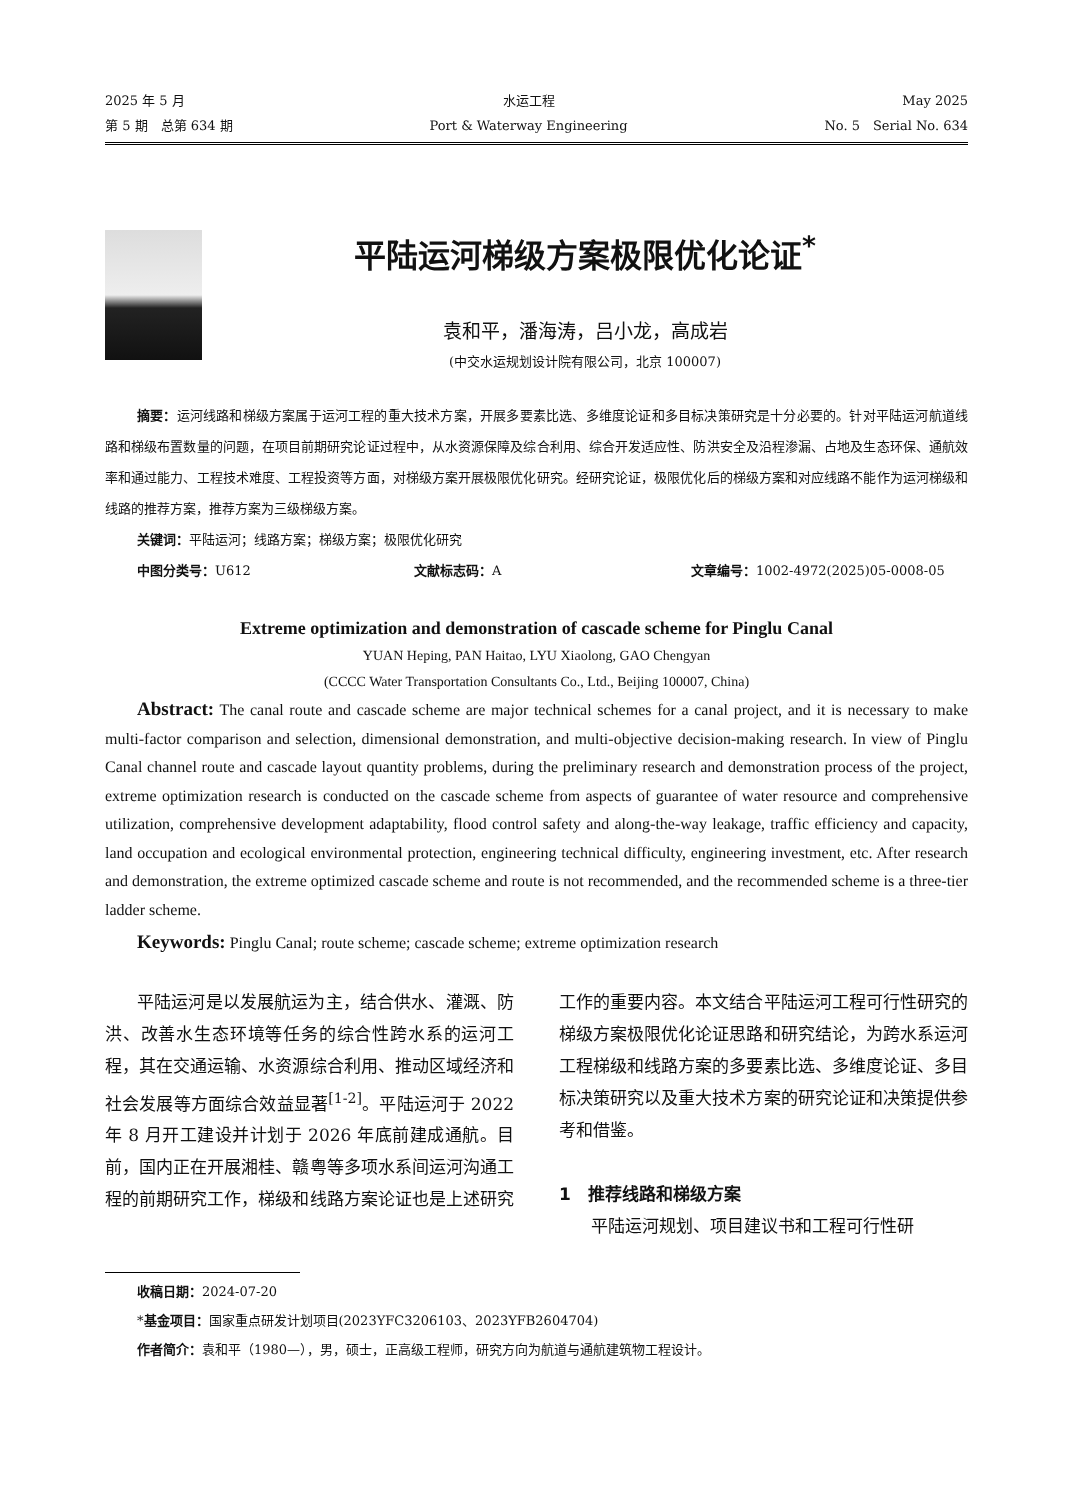2025 年 5 月
第 5 期　总第 634 期
水运工程
Port & Waterway Engineering
May 2025
No. 5　Serial No. 634
平陆运河梯级方案极限优化论证<sup>*</sup>
袁和平，潘海涛，吕小龙，高成岩
(中交水运规划设计院有限公司，北京 100007)
摘要：运河线路和梯级方案属于运河工程的重大技术方案，开展多要素比选、多维度论证和多目标决策研究是十分必要的。针对平陆运河航道线路和梯级布置数量的问题，在项目前期研究论证过程中，从水资源保障及综合利用、综合开发适应性、防洪安全及沿程渗漏、占地及生态环保、通航效率和通过能力、工程技术难度、工程投资等方面，对梯级方案开展极限优化研究。经研究论证，极限优化后的梯级方案和对应线路不能作为运河梯级和线路的推荐方案，推荐方案为三级梯级方案。
关键词：平陆运河；线路方案；梯级方案；极限优化研究
中图分类号：U612 文献标志码：A 文章编号：1002-4972(2025)05-0008-05
Extreme optimization and demonstration of cascade scheme for Pinglu Canal
YUAN Heping, PAN Haitao, LYU Xiaolong, GAO Chengyan
(CCCC Water Transportation Consultants Co., Ltd., Beijing 100007, China)
Abstract: The canal route and cascade scheme are major technical schemes for a canal project, and it is necessary to make multi-factor comparison and selection, dimensional demonstration, and multi-objective decision-making research. In view of Pinglu Canal channel route and cascade layout quantity problems, during the preliminary research and demonstration process of the project, extreme optimization research is conducted on the cascade scheme from aspects of guarantee of water resource and comprehensive utilization, comprehensive development adaptability, flood control safety and along-the-way leakage, traffic efficiency and capacity, land occupation and ecological environmental protection, engineering technical difficulty, engineering investment, etc. After research and demonstration, the extreme optimized cascade scheme and route is not recommended, and the recommended scheme is a three-tier ladder scheme.
Keywords: Pinglu Canal; route scheme; cascade scheme; extreme optimization research
平陆运河是以发展航运为主，结合供水、灌溉、防洪、改善水生态环境等任务的综合性跨水系的运河工程，其在交通运输、水资源综合利用、推动区域经济和社会发展等方面综合效益显著<sup>[1-2]</sup>。平陆运河于 2022 年 8 月开工建设并计划于 2026 年底前建成通航。目前，国内正在开展湘桂、赣粤等多项水系间运河沟通工程的前期研究工作，梯级和线路方案论证也是上述研究工作的重要内容。本文结合平陆运河工程可行性研究的梯级方案极限优化论证思路和研究结论，为跨水系运河工程梯级和线路方案的多要素比选、多维度论证、多目标决策研究以及重大技术方案的研究论证和决策提供参考和借鉴。
1　推荐线路和梯级方案
平陆运河规划、项目建议书和工程可行性研
收稿日期：2024-07-20
*基金项目：国家重点研发计划项目(2023YFC3206103、2023YFB2604704)
作者简介：袁和平（1980—），男，硕士，正高级工程师，研究方向为航道与通航建筑物工程设计。